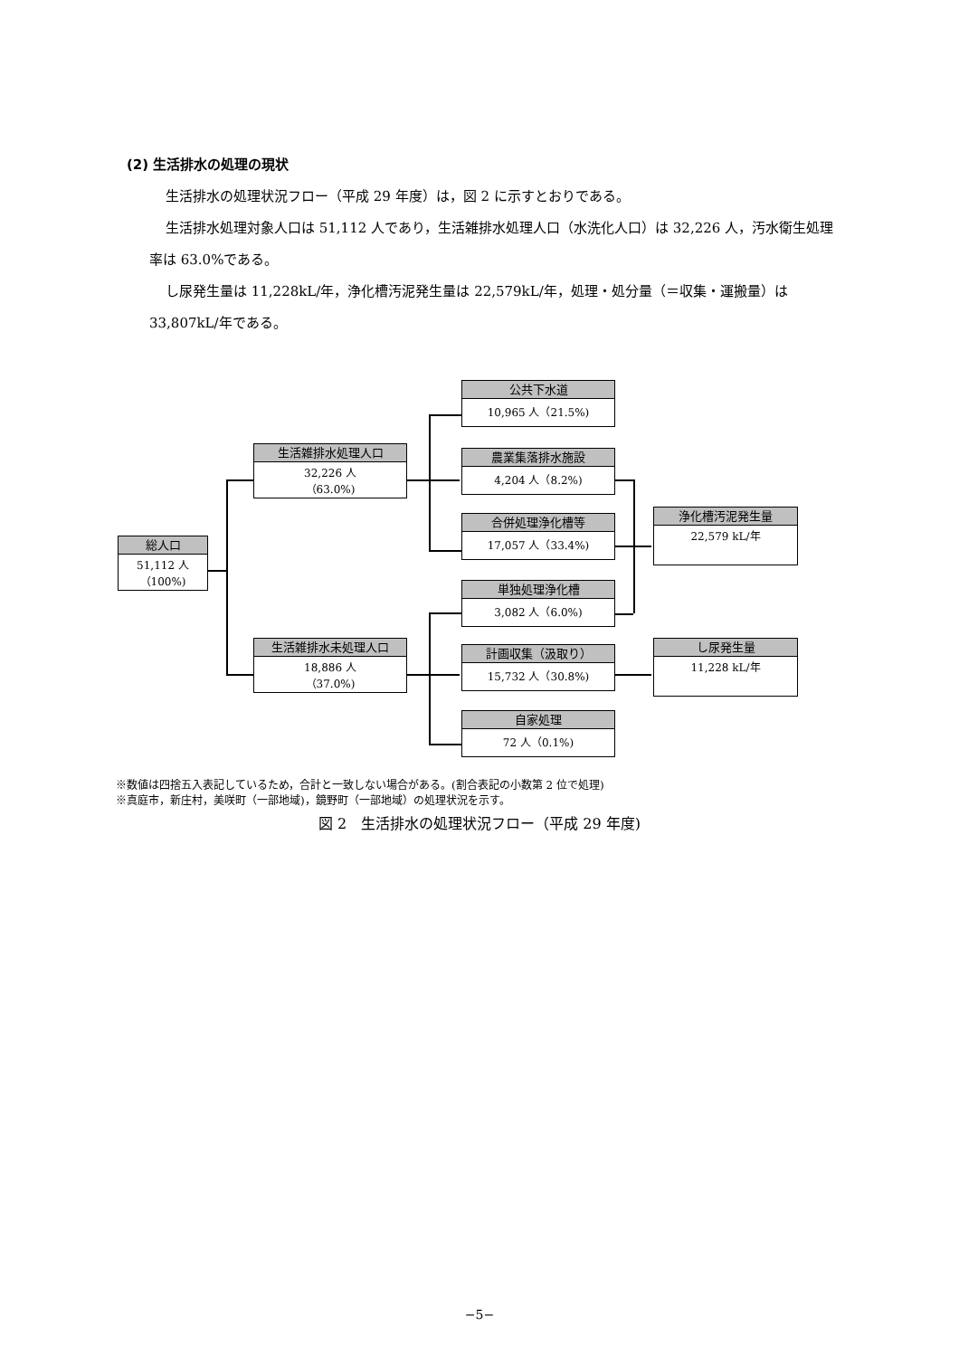(2) 生活排水の処理の現状
生活排水の処理状況フロー（平成 29 年度）は，図 2 に示すとおりである。
生活排水処理対象人口は 51,112 人であり，生活雑排水処理人口（水洗化人口）は 32,226 人，汚水衛生処理率は 63.0%である。
し尿発生量は 11,228kL/年，浄化槽汚泥発生量は 22,579kL/年，処理・処分量（＝収集・運搬量）は 33,807kL/年である。
総人口
51,112 人
（100%)
生活雑排水処理人口
32,226 人
（63.0%)
生活雑排水未処理人口
18,886 人
（37.0%)
公共下水道
10,965 人（21.5%)
農業集落排水施設
4,204 人（8.2%)
合併処理浄化槽等
17,057 人（33.4%)
単独処理浄化槽
3,082 人（6.0%)
計画収集（汲取り）
15,732 人（30.8%)
自家処理
72 人（0.1%)
浄化槽汚泥発生量
22,579 kL/年
し尿発生量
11,228 kL/年
※数値は四捨五入表記しているため，合計と一致しない場合がある。(割合表記の小数第 2 位で処理)
※真庭市，新庄村，美咲町（一部地域)，鏡野町（一部地域）の処理状況を示す。
図 2　生活排水の処理状況フロー（平成 29 年度)
−5−